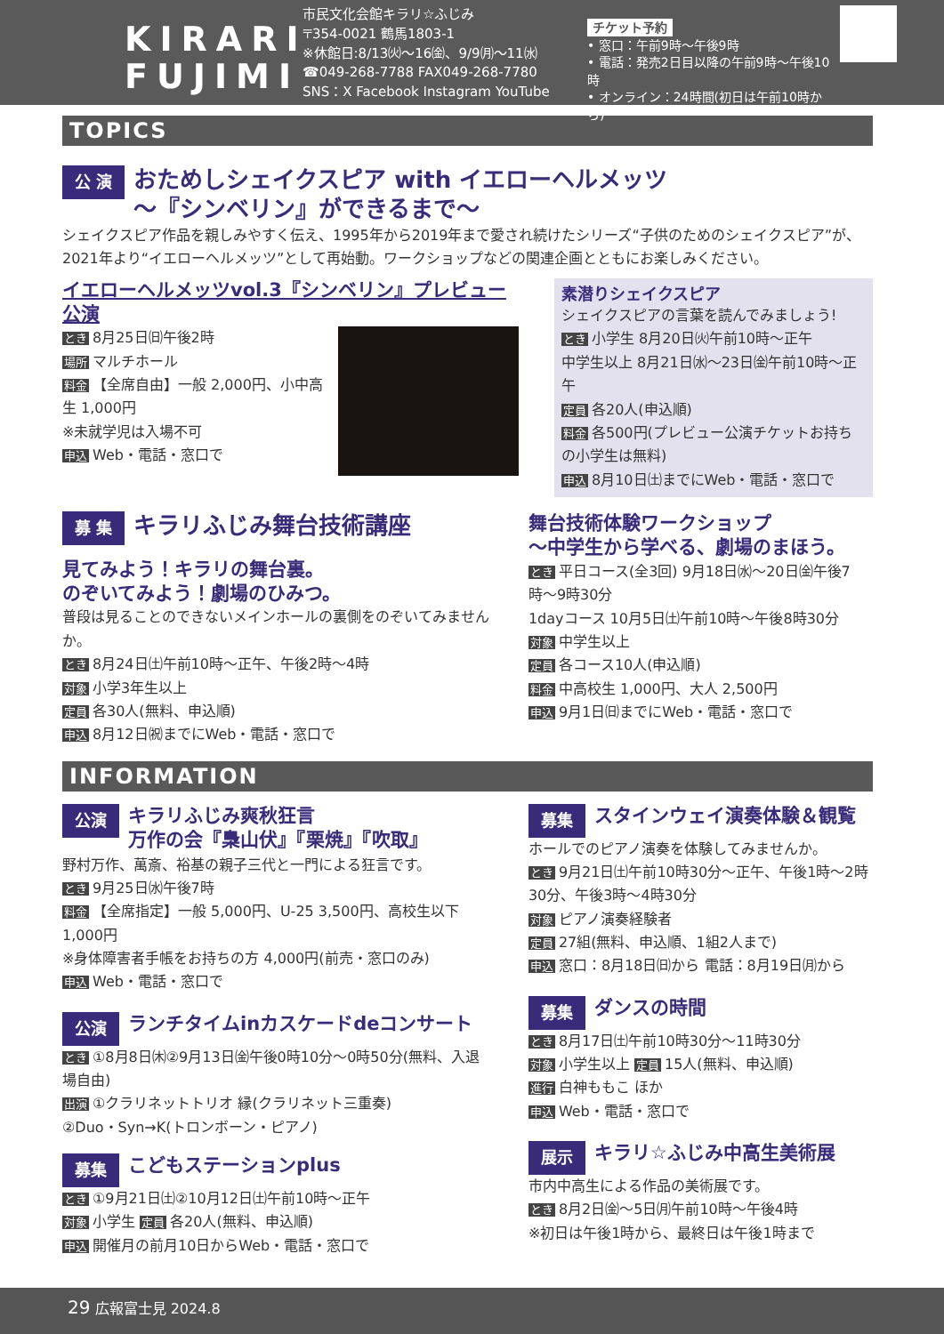KIRARI
FUJIMI
市民文化会館キラリ☆ふじみ
〒354-0021 鶴馬1803-1
※休館日:8/13㈫〜16㈮、9/9㈪〜11㈬
☎049-268-7788 FAX049-268-7780
SNS：X Facebook Instagram YouTube
チケット予約
• 窓口：午前9時〜午後9時
• 電話：発売2日目以降の午前9時〜午後10時
• オンライン：24時間(初日は午前10時から)
TOPICS
公 演
おためしシェイクスピア with イエローヘルメッツ
〜『シンベリン』ができるまで〜
シェイクスピア作品を親しみやすく伝え、1995年から2019年まで愛され続けたシリーズ“子供のためのシェイクスピア”が、2021年より“イエローヘルメッツ”として再始動。ワークショップなどの関連企画とともにお楽しみください。
イエローヘルメッツvol.3『シンベリン』プレビュー公演
とき 8月25日㈰午後2時
場所 マルチホール
料金 【全席自由】一般 2,000円、小中高生 1,000円
※未就学児は入場不可
申込 Web・電話・窓口で
素潜りシェイクスピア
シェイクスピアの言葉を読んでみましょう!
とき 小学生 8月20日㈫午前10時〜正午
中学生以上 8月21日㈬〜23日㈮午前10時〜正午
定員 各20人(申込順)
料金 各500円(プレビュー公演チケットお持ちの小学生は無料)
申込 8月10日㈯までにWeb・電話・窓口で
募 集
キラリふじみ舞台技術講座
見てみよう！キラリの舞台裏。
のぞいてみよう！劇場のひみつ。
普段は見ることのできないメインホールの裏側をのぞいてみませんか。
とき 8月24日㈯午前10時〜正午、午後2時〜4時
対象 小学3年生以上
定員 各30人(無料、申込順)
申込 8月12日㈷までにWeb・電話・窓口で
舞台技術体験ワークショップ
〜中学生から学べる、劇場のまほう。
とき 平日コース(全3回) 9月18日㈬〜20日㈮午後7時〜9時30分
1dayコース 10月5日㈯午前10時〜午後8時30分
対象 中学生以上
定員 各コース10人(申込順)
料金 中高校生 1,000円、大人 2,500円
申込 9月1日㈰までにWeb・電話・窓口で
INFORMATION
公演
キラリふじみ爽秋狂言
万作の会『梟山伏』『栗焼』『吹取』
野村万作、萬斎、裕基の親子三代と一門による狂言です。
とき 9月25日㈬午後7時
料金 【全席指定】一般 5,000円、U-25 3,500円、高校生以下 1,000円
※身体障害者手帳をお持ちの方 4,000円(前売・窓口のみ)
申込 Web・電話・窓口で
公演
ランチタイムinカスケードdeコンサート
とき ①8月8日㈭②9月13日㈮午後0時10分〜0時50分(無料、入退場自由)
出演 ①クラリネットトリオ 縁(クラリネット三重奏)
②Duo・Syn→K(トロンボーン・ピアノ)
募集
こどもステーションplus
とき ①9月21日㈯②10月12日㈯午前10時〜正午
対象 小学生 定員 各20人(無料、申込順)
申込 開催月の前月10日からWeb・電話・窓口で
募集
スタインウェイ演奏体験＆観覧
ホールでのピアノ演奏を体験してみませんか。
とき 9月21日㈯午前10時30分〜正午、午後1時〜2時30分、午後3時〜4時30分
対象 ピアノ演奏経験者
定員 27組(無料、申込順、1組2人まで)
申込 窓口：8月18日㈰から 電話：8月19日㈪から
募集
ダンスの時間
とき 8月17日㈯午前10時30分〜11時30分
対象 小学生以上 定員 15人(無料、申込順)
進行 白神ももこ ほか
申込 Web・電話・窓口で
展示
キラリ☆ふじみ中高生美術展
市内中高生による作品の美術展です。
とき 8月2日㈮〜5日㈪午前10時〜午後4時
※初日は午後1時から、最終日は午後1時まで
29 広報富士見 2024.8